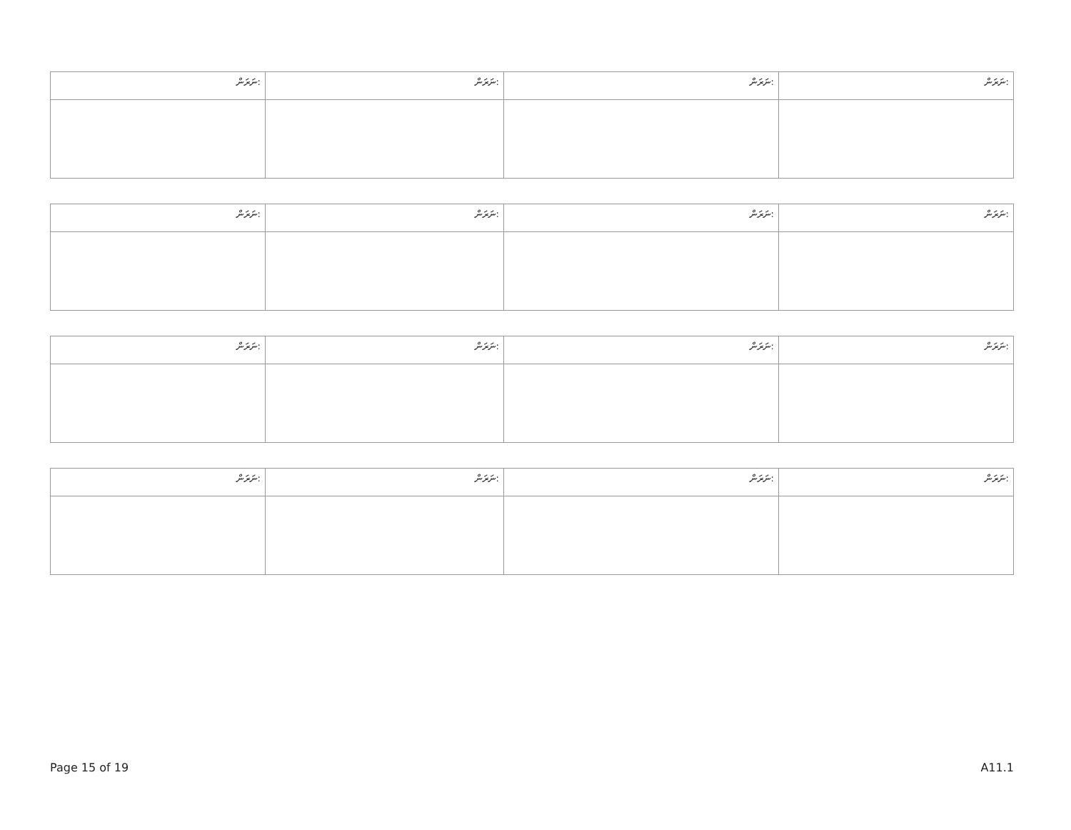| ނަރަން: | ނަރަން: | ނަރަން: | ނަރަން: |
| --- | --- | --- | --- |
| ނަރަން: | ނަރަން: | ނަރަން: | ނަރަން: |
| --- | --- | --- | --- |
| ނަރަން: | ނަރަން: | ނަރަން: | ނަރަން: |
| --- | --- | --- | --- |
| ނަރަން: | ނަރަން: | ނަރަން: | ނަރަން: |
| --- | --- | --- | --- |
Page 15 of 19 A11.1